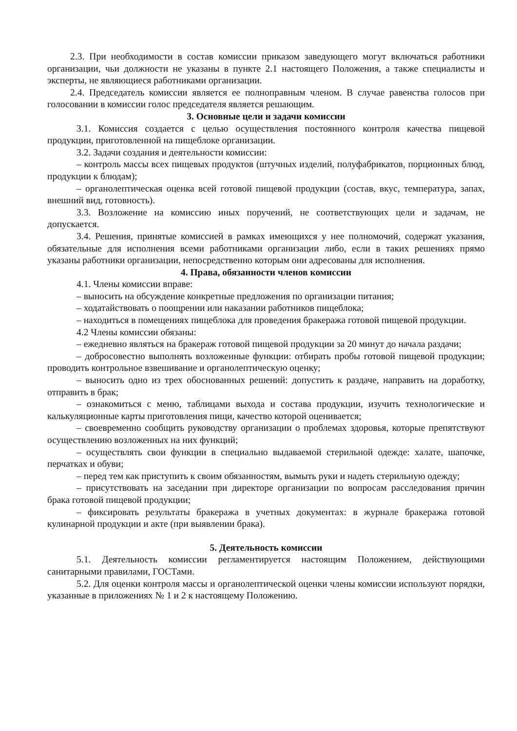2.3. При необходимости в состав комиссии приказом заведующего могут включаться работники организации, чьи должности не указаны в пункте 2.1 настоящего Положения, а также специалисты и эксперты, не являющиеся работниками организации.
2.4. Председатель комиссии является ее полноправным членом. В случае равенства голосов при голосовании в комиссии голос председателя является решающим.
3. Основные цели и задачи комиссии
3.1. Комиссия создается с целью осуществления постоянного контроля качества пищевой продукции, приготовленной на пищеблоке организации.
3.2. Задачи создания и деятельности комиссии:
– контроль массы всех пищевых продуктов (штучных изделий, полуфабрикатов, порционных блюд, продукции к блюдам);
– органолептическая оценка всей готовой пищевой продукции (состав, вкус, температура, запах, внешний вид, готовность).
3.3. Возложение на комиссию иных поручений, не соответствующих цели и задачам, не допускается.
3.4. Решения, принятые комиссией в рамках имеющихся у нее полномочий, содержат указания, обязательные для исполнения всеми работниками организации либо, если в таких решениях прямо указаны работники организации, непосредственно которым они адресованы для исполнения.
4. Права, обязанности членов комиссии
4.1. Члены комиссии вправе:
– выносить на обсуждение конкретные предложения по организации питания;
– ходатайствовать о поощрении или наказании работников пищеблока;
– находиться в помещениях пищеблока для проведения бракеража готовой пищевой продукции.
4.2 Члены комиссии обязаны:
– ежедневно являться на бракераж готовой пищевой продукции за 20 минут до начала раздачи;
– добросовестно выполнять возложенные функции: отбирать пробы готовой пищевой продукции; проводить контрольное взвешивание и органолептическую оценку;
– выносить одно из трех обоснованных решений: допустить к раздаче, направить на доработку, отправить в брак;
– ознакомиться с меню, таблицами выхода и состава продукции, изучить технологические и калькуляционные карты приготовления пищи, качество которой оценивается;
– своевременно сообщить руководству организации о проблемах здоровья, которые препятствуют осуществлению возложенных на них функций;
– осуществлять свои функции в специально выдаваемой стерильной одежде: халате, шапочке, перчатках и обуви;
– перед тем как приступить к своим обязанностям, вымыть руки и надеть стерильную одежду;
– присутствовать на заседании при директоре организации по вопросам расследования причин брака готовой пищевой продукции;
– фиксировать результаты бракеража в учетных документах: в журнале бракеража готовой кулинарной продукции и акте (при выявлении брака).
5. Деятельность комиссии
5.1. Деятельность комиссии регламентируется настоящим Положением, действующими санитарными правилами, ГОСТами.
5.2. Для оценки контроля массы и органолептической оценки члены комиссии используют порядки, указанные в приложениях № 1 и 2 к настоящему Положению.